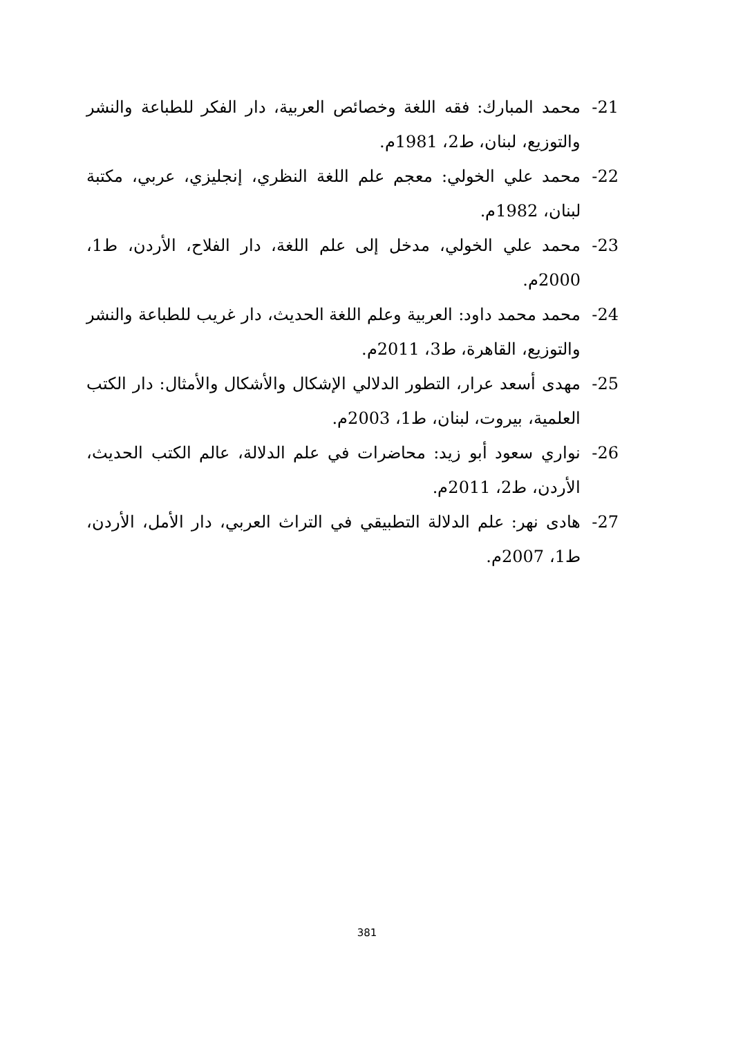21- محمد المبارك: فقه اللغة وخصائص العربية، دار الفكر للطباعة والنشر والتوزيع، لبنان، ط2، 1981م.
22- محمد علي الخولي: معجم علم اللغة النظري، إنجليزي، عربي، مكتبة لبنان، 1982م.
23- محمد علي الخولي، مدخل إلى علم اللغة، دار الفلاح، الأردن، ط1، 2000م.
24- محمد محمد داود: العربية وعلم اللغة الحديث، دار غريب للطباعة والنشر والتوزيع، القاهرة، ط3، 2011م.
25- مهدى أسعد عرار، التطور الدلالي الإشكال والأشكال والأمثال: دار الكتب العلمية، بيروت، لبنان، ط1، 2003م.
26- نواري سعود أبو زيد: محاضرات في علم الدلالة، عالم الكتب الحديث، الأردن، ط2، 2011م.
27- هادى نهر: علم الدلالة التطبيقي في التراث العربي، دار الأمل، الأردن، ط1، 2007م.
381